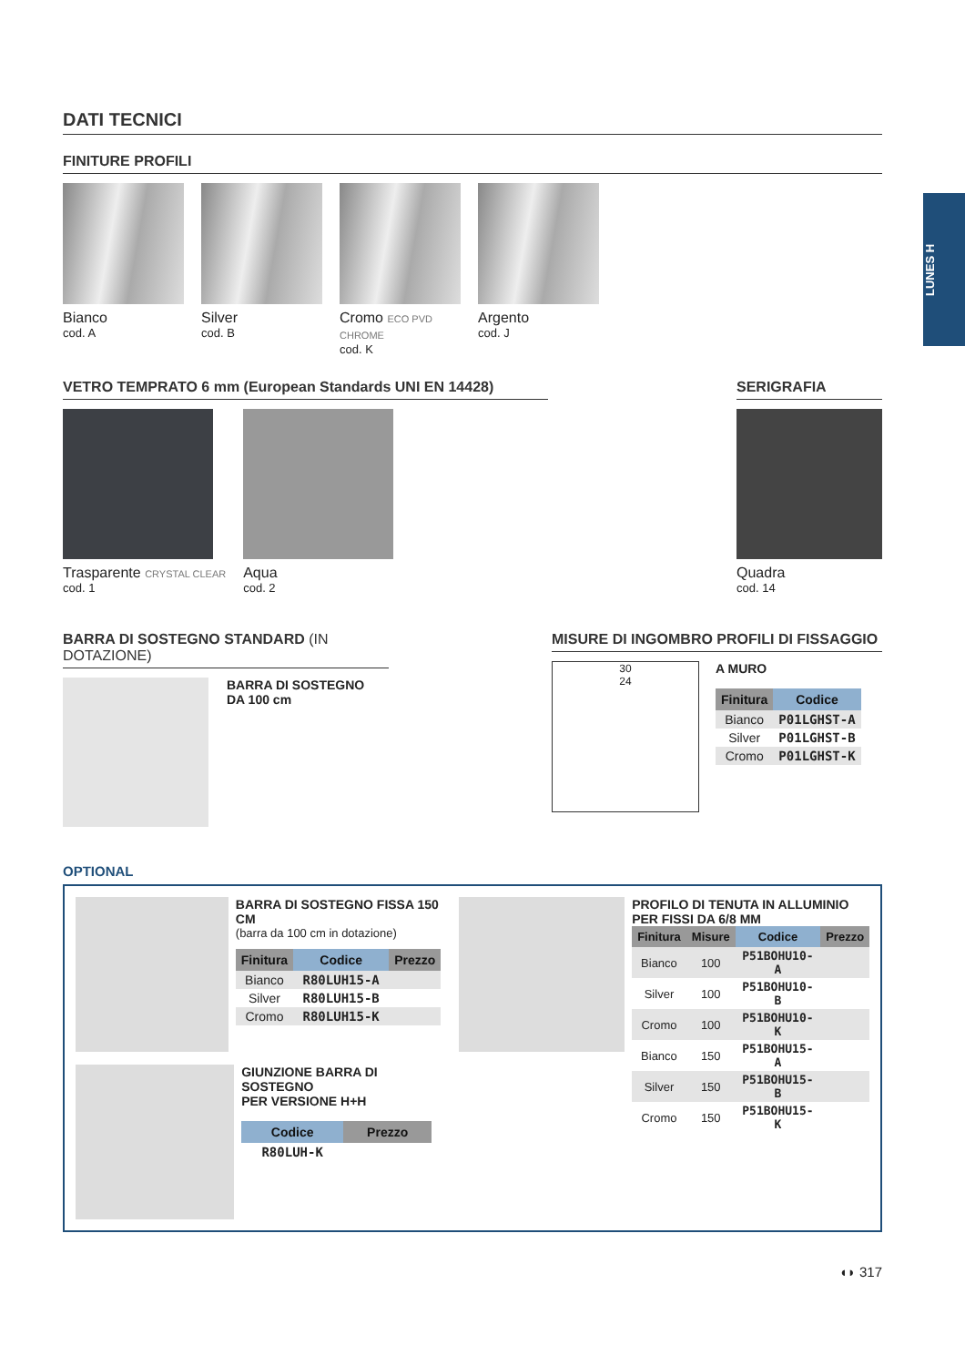LUNES H
DATI TECNICI
FINITURE PROFILI
Bianco
cod. A
Silver
cod. B
Cromo ECO PVD CHROME
cod. K
Argento
cod. J
VETRO TEMPRATO 6 mm (European Standards UNI EN 14428)
Trasparente CRYSTAL CLEAR
cod. 1
Aqua
cod. 2
SERIGRAFIA
Quadra
cod. 14
BARRA DI SOSTEGNO STANDARD (IN DOTAZIONE)
BARRA DI SOSTEGNO
DA 100 cm
MISURE DI INGOMBRO PROFILI DI FISSAGGIO
30
24
A MURO
| Finitura | Codice |
| --- | --- |
| Bianco | P01LGHST-A |
| Silver | P01LGHST-B |
| Cromo | P01LGHST-K |
OPTIONAL
BARRA DI SOSTEGNO FISSA 150 CM
(barra da 100 cm in dotazione)
| Finitura | Codice | Prezzo |
| --- | --- | --- |
| Bianco | R80LUH15-A | |
| Silver | R80LUH15-B | |
| Cromo | R80LUH15-K | |
GIUNZIONE BARRA DI SOSTEGNO
PER VERSIONE H+H
| Codice | Prezzo |
| --- | --- |
| R80LUH-K | |
PROFILO DI TENUTA IN ALLUMINIO
PER FISSI DA 6/8 MM
| Finitura | Misure | Codice | Prezzo |
| --- | --- | --- | --- |
| Bianco | 100 | P51BOHU10-A | |
| Silver | 100 | P51BOHU10-B | |
| Cromo | 100 | P51BOHU10-K | |
| Bianco | 150 | P51BOHU15-A | |
| Silver | 150 | P51BOHU15-B | |
| Cromo | 150 | P51BOHU15-K | |
◖◗ 317